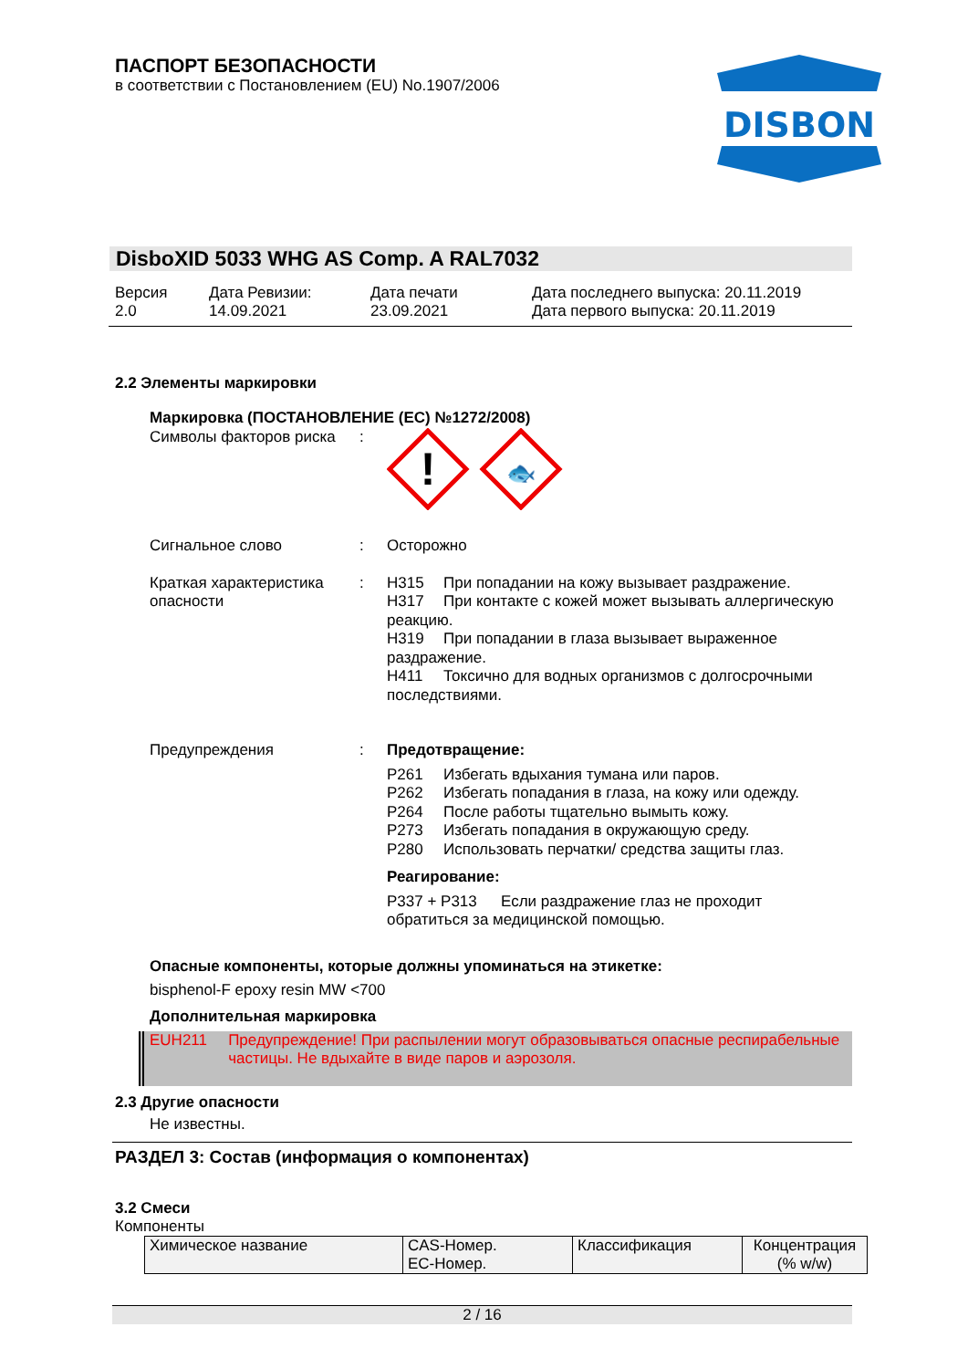ПАСПОРТ БЕЗОПАСНОСТИ
в соответствии с Постановлением (EU) No.1907/2006
DISBON
DisboXID 5033 WHG AS Comp. A RAL7032
Версия
2.0
Дата Ревизии:
14.09.2021
Дата печати
23.09.2021
Дата последнего выпуска: 20.11.2019
Дата первого выпуска: 20.11.2019
2.2 Элементы маркировки
Маркировка (ПОСТАНОВЛЕНИЕ (ЕС) №1272/2008)
Символы факторов риска :
!
🐟
Сигнальное слово : Осторожно
Краткая характеристика опасности
: H315 При попадании на кожу вызывает раздражение.
H317 При контакте с кожей может вызывать аллергическую реакцию.
H319 При попадании в глаза вызывает выраженное раздражение.
H411 Токсично для водных организмов с долгосрочными последствиями.
Предупреждения : Предотвращение:
P261 Избегать вдыхания тумана или паров.
P262 Избегать попадания в глаза, на кожу или одежду.
P264 После работы тщательно вымыть кожу.
P273 Избегать попадания в окружающую среду.
P280 Использовать перчатки/ средства защиты глаз.
Реагирование:
P337 + P313 Если раздражение глаз не проходит обратиться за медицинской помощью.
Опасные компоненты, которые должны упоминаться на этикетке:
bisphenol-F epoxy resin MW <700
Дополнительная маркировка
EUH211 Предупреждение! При распылении могут образовываться опасные респирабельные частицы. Не вдыхайте в виде паров и аэрозоля.
2.3 Другие опасности
Не известны.
РАЗДЕЛ 3: Состав (информация о компонентах)
3.2 Смеси
Компоненты
| Химическое название | CAS-Номер. ЕС-Номер. | Классификация | Концентрация (% w/w) |
2 / 16